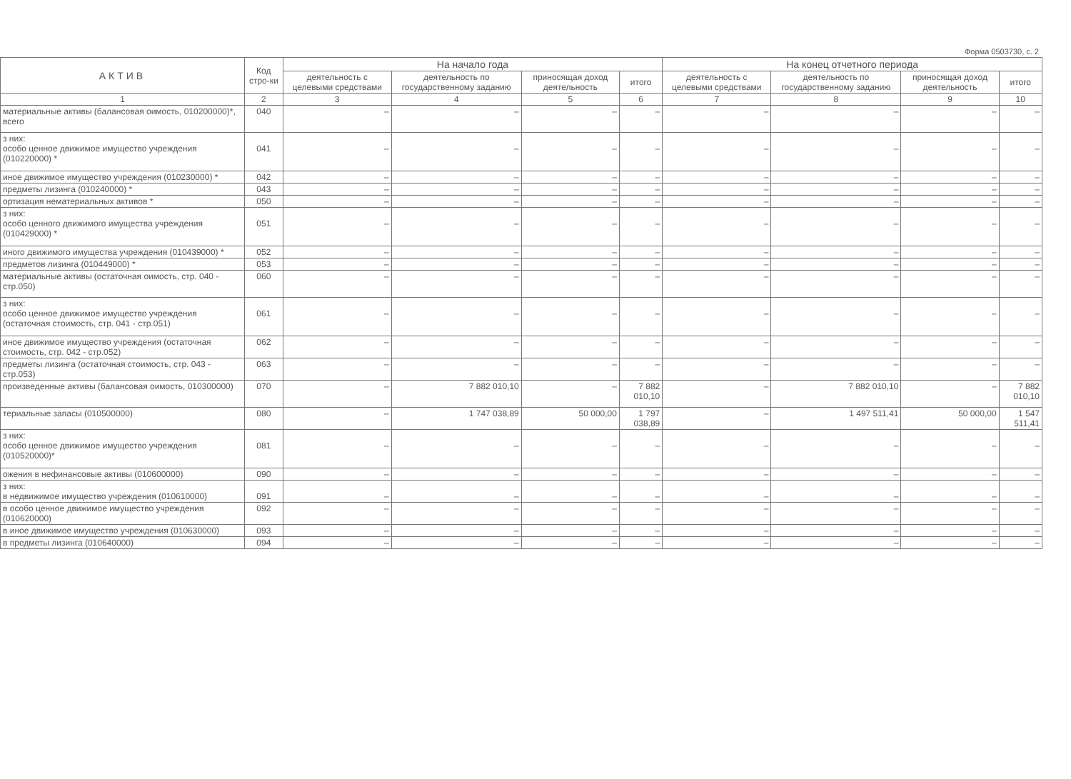Форма 0503730, с. 2
| АКТИВ | Код стро-ки | На начало года | | | | На конец отчетного периода | | | |
| --- | --- | --- | --- | --- | --- | --- | --- | --- | --- |
| | | деятельность с целевыми средствами | деятельность по государственному заданию | приносящая доход деятельность | итого | деятельность с целевыми средствами | деятельность по государственному заданию | приносящая доход деятельность | итого |
| 1 | 2 | 3 | 4 | 5 | 6 | 7 | 8 | 9 | 10 |
| материальные активы (балансовая оимость, 010200000)*, всего | 040 | – | – | – | – | – | – | – | – |
| з них: особо ценное движимое имущество учреждения (010220000) * | 041 | – | – | – | – | – | – | – | – |
| иное движимое имущество учреждения (010230000) * | 042 | – | – | – | – | – | – | – | – |
| предметы лизинга (010240000) * | 043 | – | – | – | – | – | – | – | – |
| ортизация нематериальных активов * | 050 | – | – | – | – | – | – | – | – |
| з них: особо ценного движимого имущества учреждения (010429000) * | 051 | – | – | – | – | – | – | – | – |
| иного движимого имущества учреждения (010439000) * | 052 | – | – | – | – | – | – | – | – |
| предметов лизинга (010449000) * | 053 | – | – | – | – | – | – | – | – |
| материальные активы (остаточная оимость, стр. 040 - стр.050) | 060 | – | – | – | – | – | – | – | – |
| з них: особо ценное движимое имущество учреждения (остаточная стоимость, стр. 041 - стр.051) | 061 | – | – | – | – | – | – | – | – |
| иное движимое имущество учреждения (остаточная стоимость, стр. 042 - стр.052) | 062 | – | – | – | – | – | – | – | – |
| предметы лизинга (остаточная стоимость, стр. 043 - стр.053) | 063 | – | – | – | – | – | – | – | – |
| произведенные активы (балансовая оимость, 010300000) | 070 | – | 7 882 010,10 | – | 7 882 010,10 | – | 7 882 010,10 | – | 7 882 010,10 |
| териальные запасы (010500000) | 080 | – | 1 747 038,89 | 50 000,00 | 1 797 038,89 | – | 1 497 511,41 | 50 000,00 | 1 547 511,41 |
| з них: особо ценное движимое имущество учреждения (010520000)* | 081 | – | – | – | – | – | – | – | – |
| ожения в нефинансовые активы (010600000) | 090 | – | – | – | – | – | – | – | – |
| з них: в недвижимое имущество учреждения (010610000) | 091 | – | – | – | – | – | – | – | – |
| в особо ценное движимое имущество учреждения (010620000) | 092 | – | – | – | – | – | – | – | – |
| в иное движимое имущество учреждения (010630000) | 093 | – | – | – | – | – | – | – | – |
| в предметы лизинга (010640000) | 094 | – | – | – | – | – | – | – | – |